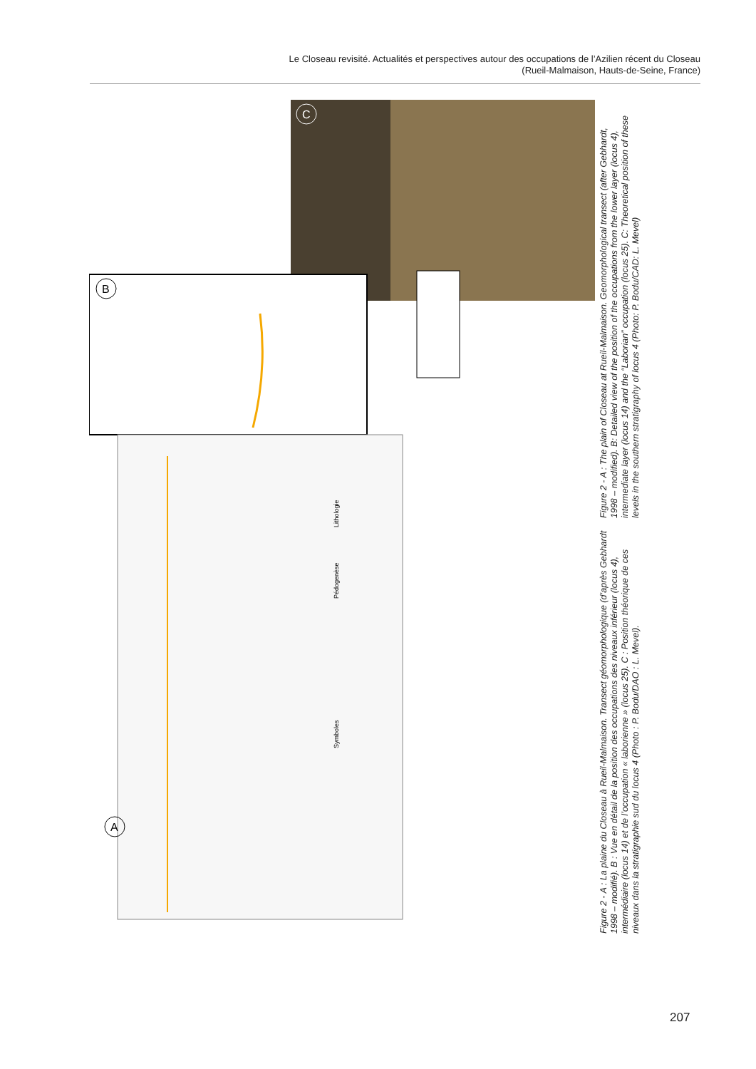Le Closeau revisité. Actualités et perspectives autour des occupations de l’Azilien récent du Closeau
(Rueil-Malmaison, Hauts-de-Seine, France)
A
B
C
Lithologie
Pédogenèse
Symboles
Figure 2 - A : La plaine du Closeau à Rueil-Malmaison. Transect géomorphologique (d’après Gebhardt 1998 – modifié). B : Vue en détail de la position des occupations des niveaux inférieur (locus 4), intermédiaire (locus 14) et de l’occupation « laborienne » (locus 25). C : Position théorique de ces niveaux dans la stratigraphie sud du locus 4 (Photo : P. Bodu/DAO : L. Mevel).
Figure 2 - A : The plain of Closeau at Rueil-Malmaison. Geomorphological transect (after Gebhardt, 1998 – modified). B: Detailed view of the position of the occupations from the lower layer (locus 4), intermediate layer (locus 14) and the “Laborian” occupation (locus 25). C: Theoretical position of these levels in the southern stratigraphy of locus 4 (Photo: P. Bodu/CAD: L. Mevel)
207